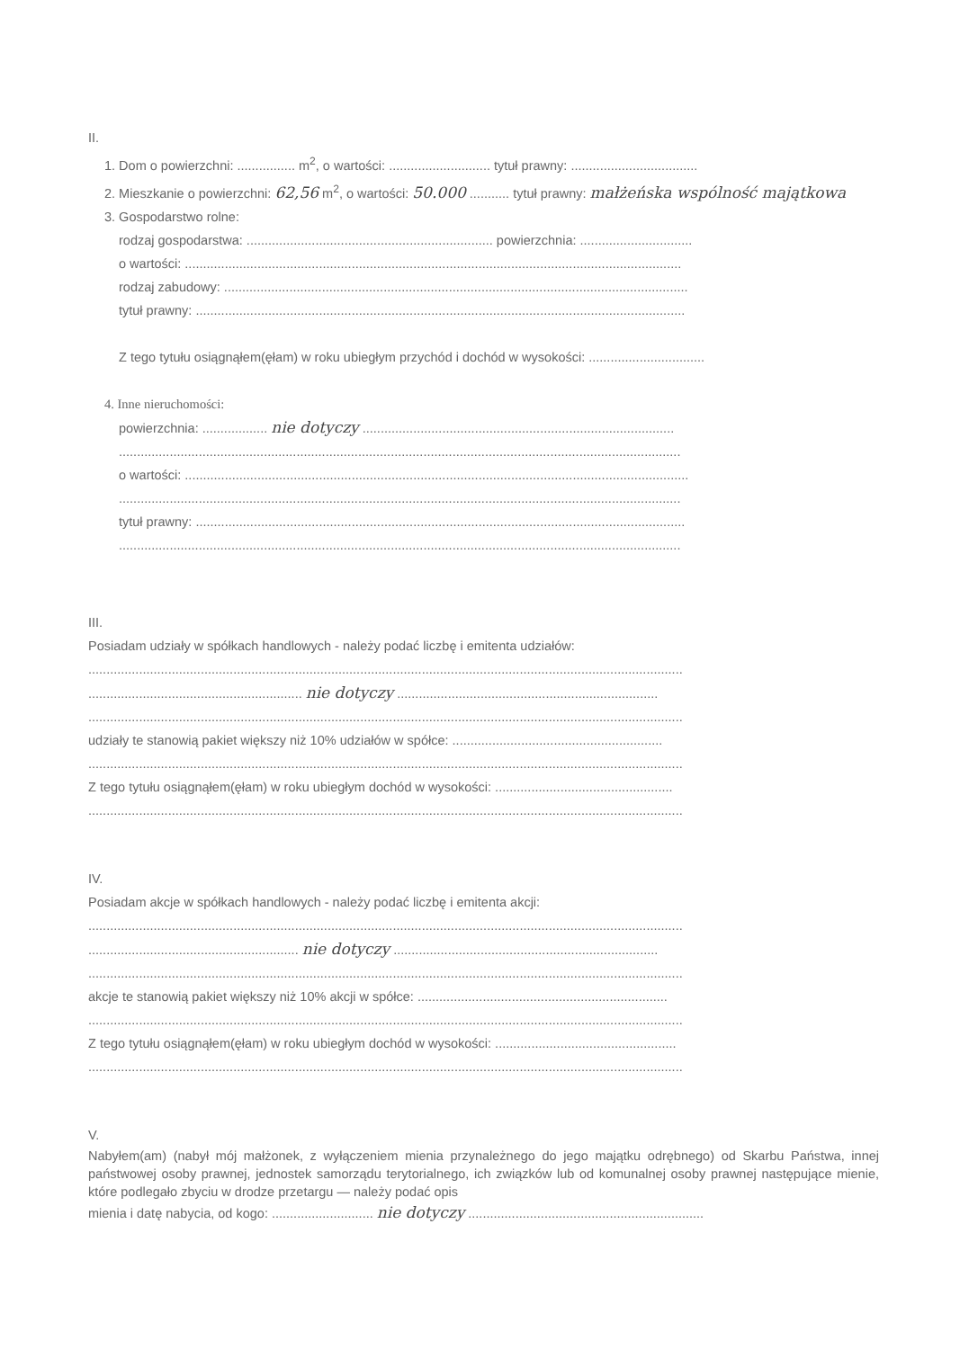II.
1. Dom o powierzchni: ................ m<sup>2</sup>, o wartości: ............................ tytuł prawny: ...................................
2. Mieszkanie o powierzchni: 62,56 m<sup>2</sup>, o wartości: 50.000 ........... tytuł prawny: małżeńska wspólność majątkowa
3. Gospodarstwo rolne:
rodzaj gospodarstwa: .................................................................... powierzchnia: ...............................
o wartości: .........................................................................................................................................
rodzaj zabudowy: ................................................................................................................................
tytuł prawny: .......................................................................................................................................
Z tego tytułu osiągnąłem(ęłam) w roku ubiegłym przychód i dochód w wysokości: ................................
4. Inne nieruchomości:
powierzchnia: .................. nie dotyczy ......................................................................................
...........................................................................................................................................................
o wartości: ...........................................................................................................................................
...........................................................................................................................................................
tytuł prawny: .......................................................................................................................................
...........................................................................................................................................................
III.
Posiadam udziały w spółkach handlowych - należy podać liczbę i emitenta udziałów:
....................................................................................................................................................................
........................................................... nie dotyczy ........................................................................
....................................................................................................................................................................
udziały te stanowią pakiet większy niż 10% udziałów w spółce: ..........................................................
....................................................................................................................................................................
Z tego tytułu osiągnąłem(ęłam) w roku ubiegłym dochód w wysokości: .................................................
....................................................................................................................................................................
IV.
Posiadam akcje w spółkach handlowych - należy podać liczbę i emitenta akcji:
....................................................................................................................................................................
.......................................................... nie dotyczy .........................................................................
....................................................................................................................................................................
akcje te stanowią pakiet większy niż 10% akcji w spółce: .....................................................................
....................................................................................................................................................................
Z tego tytułu osiągnąłem(ęłam) w roku ubiegłym dochód w wysokości: ..................................................
....................................................................................................................................................................
V.
Nabyłem(am) (nabył mój małżonek, z wyłączeniem mienia przynależnego do jego majątku odrębnego) od Skarbu Państwa, innej państwowej osoby prawnej, jednostek samorządu terytorialnego, ich związków lub od komunalnej osoby prawnej następujące mienie, które podlegało zbyciu w drodze przetargu — należy podać opis
mienia i datę nabycia, od kogo: ............................ nie dotyczy .................................................................